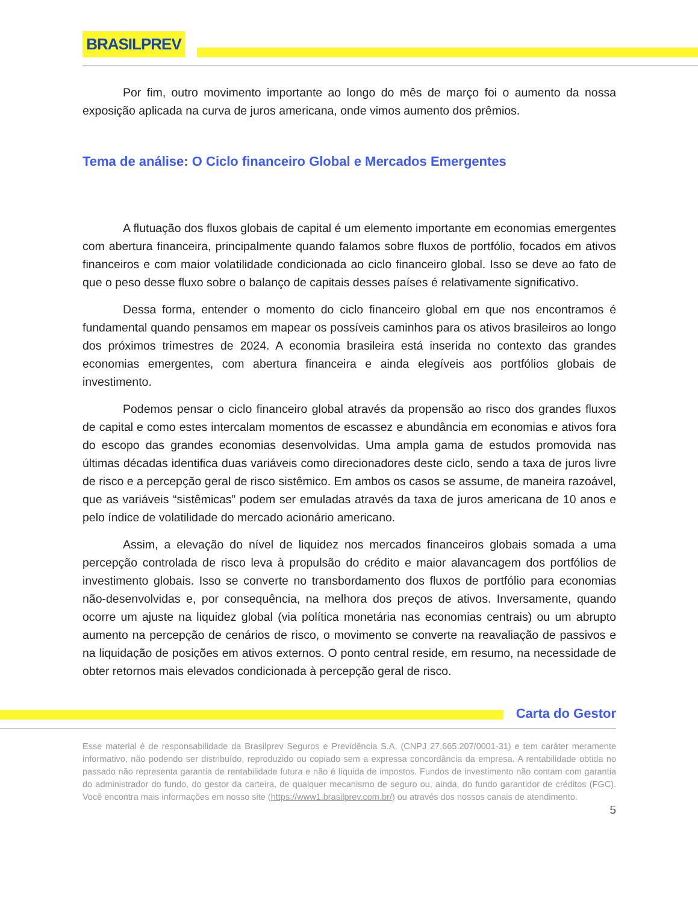BRASILPREV
Por fim, outro movimento importante ao longo do mês de março foi o aumento da nossa exposição aplicada na curva de juros americana, onde vimos aumento dos prêmios.
Tema de análise: O Ciclo financeiro Global e Mercados Emergentes
A flutuação dos fluxos globais de capital é um elemento importante em economias emergentes com abertura financeira, principalmente quando falamos sobre fluxos de portfólio, focados em ativos financeiros e com maior volatilidade condicionada ao ciclo financeiro global. Isso se deve ao fato de que o peso desse fluxo sobre o balanço de capitais desses países é relativamente significativo.
Dessa forma, entender o momento do ciclo financeiro global em que nos encontramos é fundamental quando pensamos em mapear os possíveis caminhos para os ativos brasileiros ao longo dos próximos trimestres de 2024. A economia brasileira está inserida no contexto das grandes economias emergentes, com abertura financeira e ainda elegíveis aos portfólios globais de investimento.
Podemos pensar o ciclo financeiro global através da propensão ao risco dos grandes fluxos de capital e como estes intercalam momentos de escassez e abundância em economias e ativos fora do escopo das grandes economias desenvolvidas. Uma ampla gama de estudos promovida nas últimas décadas identifica duas variáveis como direcionadores deste ciclo, sendo a taxa de juros livre de risco e a percepção geral de risco sistêmico. Em ambos os casos se assume, de maneira razoável, que as variáveis “sistêmicas” podem ser emuladas através da taxa de juros americana de 10 anos e pelo índice de volatilidade do mercado acionário americano.
Assim, a elevação do nível de liquidez nos mercados financeiros globais somada a uma percepção controlada de risco leva à propulsão do crédito e maior alavancagem dos portfólios de investimento globais. Isso se converte no transbordamento dos fluxos de portfólio para economias não-desenvolvidas e, por consequência, na melhora dos preços de ativos. Inversamente, quando ocorre um ajuste na liquidez global (via política monetária nas economias centrais) ou um abrupto aumento na percepção de cenários de risco, o movimento se converte na reavaliação de passivos e na liquidação de posições em ativos externos. O ponto central reside, em resumo, na necessidade de obter retornos mais elevados condicionada à percepção geral de risco.
Carta do Gestor
Esse material é de responsabilidade da Brasilprev Seguros e Previdência S.A. (CNPJ 27.665.207/0001-31) e tem caráter meramente informativo, não podendo ser distribuído, reproduzido ou copiado sem a expressa concordância da empresa. A rentabilidade obtida no passado não representa garantia de rentabilidade futura e não é líquida de impostos. Fundos de investimento não contam com garantia do administrador do fundo, do gestor da carteira, de qualquer mecanismo de seguro ou, ainda, do fundo garantidor de créditos (FGC). Você encontra mais informações em nosso site (https://www1.brasilprev.com.br/) ou através dos nossos canais de atendimento.
5